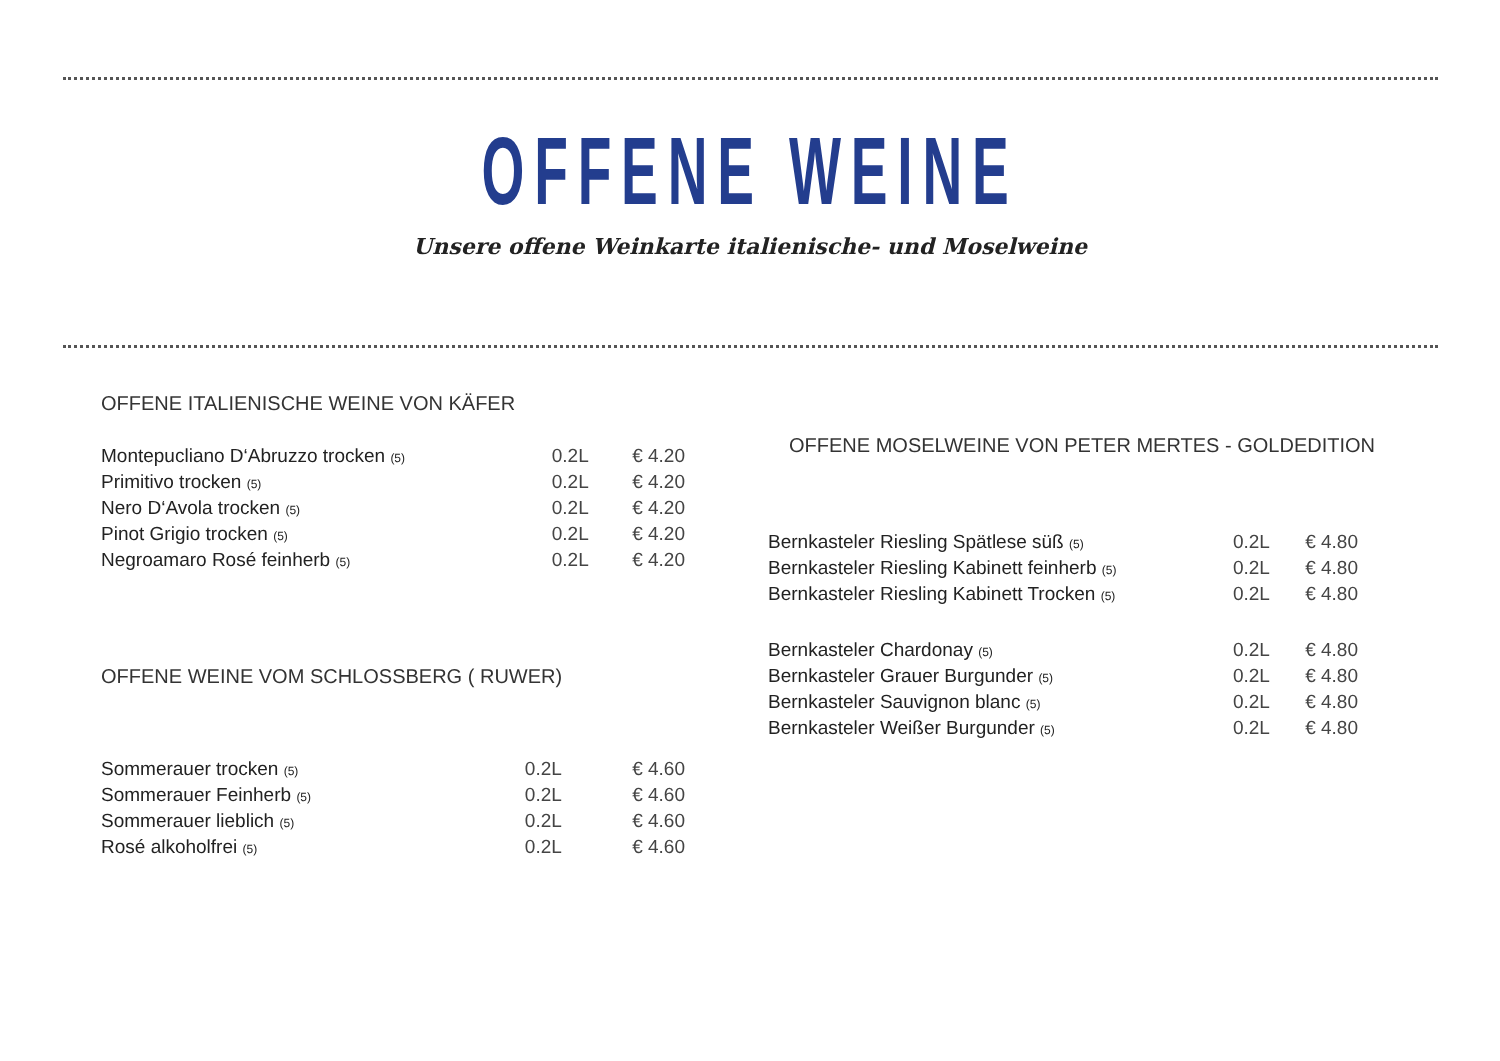OFFENE WEINE
Unsere offene Weinkarte italienische- und Moselweine
OFFENE ITALIENISCHE WEINE VON KÄFER
| Montepucliano D‘Abruzzo trocken (5) | 0.2L | € 4.20 |
| Primitivo trocken (5) | 0.2L | € 4.20 |
| Nero D‘Avola trocken (5) | 0.2L | € 4.20 |
| Pinot Grigio trocken (5) | 0.2L | € 4.20 |
| Negroamaro Rosé feinherb (5) | 0.2L | € 4.20 |
OFFENE WEINE VOM SCHLOSSBERG ( RUWER)
| Sommerauer trocken (5) | 0.2L | € 4.60 |
| Sommerauer Feinherb (5) | 0.2L | € 4.60 |
| Sommerauer lieblich (5) | 0.2L | € 4.60 |
| Rosé alkoholfrei (5) | 0.2L | € 4.60 |
OFFENE MOSELWEINE VON PETER MERTES - GOLDEDITION
| Bernkasteler Riesling Spätlese süß (5) | 0.2L | € 4.80 |
| Bernkasteler Riesling Kabinett feinherb (5) | 0.2L | € 4.80 |
| Bernkasteler Riesling Kabinett Trocken (5) | 0.2L | € 4.80 |
| Bernkasteler Chardonay (5) | 0.2L | € 4.80 |
| Bernkasteler Grauer Burgunder (5) | 0.2L | € 4.80 |
| Bernkasteler Sauvignon blanc (5) | 0.2L | € 4.80 |
| Bernkasteler Weißer Burgunder (5) | 0.2L | € 4.80 |